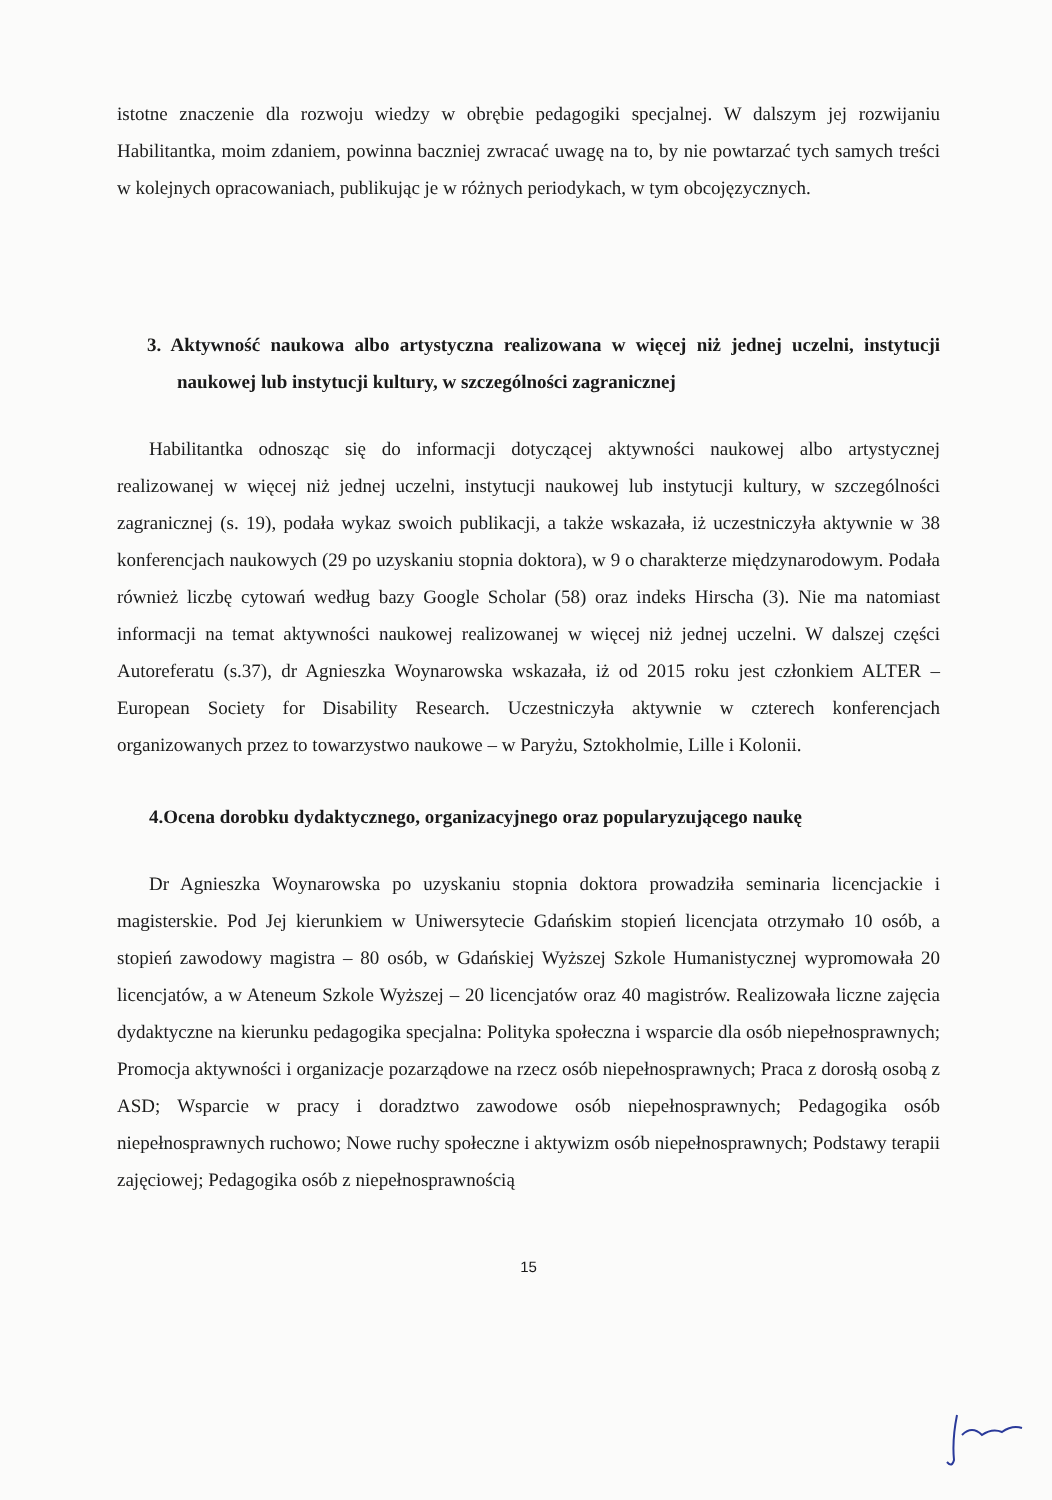istotne znaczenie dla rozwoju wiedzy w obrębie pedagogiki specjalnej. W dalszym jej rozwijaniu Habilitantka, moim zdaniem, powinna baczniej zwracać uwagę na to, by nie powtarzać tych samych treści w kolejnych opracowaniach, publikując je w różnych periodykach, w tym obcojęzycznych.
3. Aktywność naukowa albo artystyczna realizowana w więcej niż jednej uczelni, instytucji naukowej lub instytucji kultury, w szczególności zagranicznej
Habilitantka odnosząc się do informacji dotyczącej aktywności naukowej albo artystycznej realizowanej w więcej niż jednej uczelni, instytucji naukowej lub instytucji kultury, w szczególności zagranicznej (s. 19), podała wykaz swoich publikacji, a także wskazała, iż uczestniczyła aktywnie w 38 konferencjach naukowych (29 po uzyskaniu stopnia doktora), w 9 o charakterze międzynarodowym. Podała również liczbę cytowań według bazy Google Scholar (58) oraz indeks Hirscha (3). Nie ma natomiast informacji na temat aktywności naukowej realizowanej w więcej niż jednej uczelni. W dalszej części Autoreferatu (s.37), dr Agnieszka Woynarowska wskazała, iż od 2015 roku jest członkiem ALTER – European Society for Disability Research. Uczestniczyła aktywnie w czterech konferencjach organizowanych przez to towarzystwo naukowe – w Paryżu, Sztokholmie, Lille i Kolonii.
4.Ocena dorobku dydaktycznego, organizacyjnego oraz popularyzującego naukę
Dr Agnieszka Woynarowska po uzyskaniu stopnia doktora prowadziła seminaria licencjackie i magisterskie. Pod Jej kierunkiem w Uniwersytecie Gdańskim stopień licencjata otrzymało 10 osób, a stopień zawodowy magistra – 80 osób, w Gdańskiej Wyższej Szkole Humanistycznej wypromowała 20 licencjatów, a w Ateneum Szkole Wyższej – 20 licencjatów oraz 40 magistrów. Realizowała liczne zajęcia dydaktyczne na kierunku pedagogika specjalna: Polityka społeczna i wsparcie dla osób niepełnosprawnych; Promocja aktywności i organizacje pozarządowe na rzecz osób niepełnosprawnych; Praca z dorosłą osobą z ASD; Wsparcie w pracy i doradztwo zawodowe osób niepełnosprawnych; Pedagogika osób niepełnosprawnych ruchowo; Nowe ruchy społeczne i aktywizm osób niepełnosprawnych; Podstawy terapii zajęciowej; Pedagogika osób z niepełnosprawnością
15